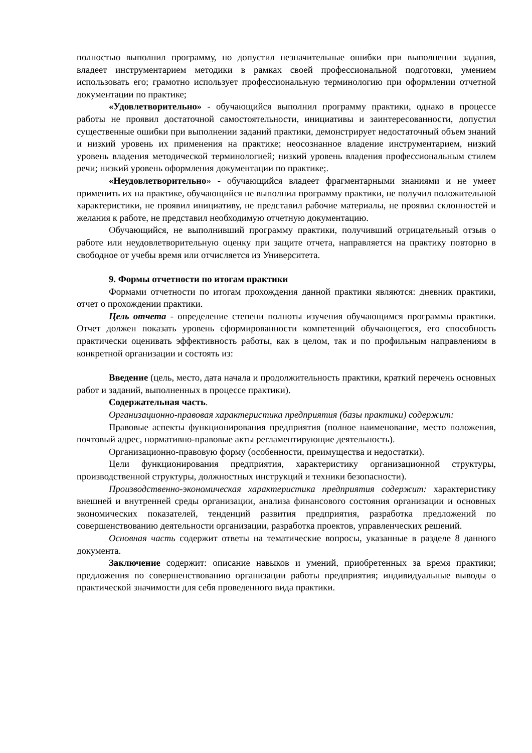полностью выполнил программу, но допустил незначительные ошибки при выполнении задания, владеет инструментарием методики в рамках своей профессиональной подготовки, умением использовать его; грамотно использует профессиональную терминологию при оформлении отчетной документации по практике;
«Удовлетворительно» - обучающийся выполнил программу практики, однако в процессе работы не проявил достаточной самостоятельности, инициативы и заинтересованности, допустил существенные ошибки при выполнении заданий практики, демонстрирует недостаточный объем знаний и низкий уровень их применения на практике; неосознанное владение инструментарием, низкий уровень владения методической терминологией; низкий уровень владения профессиональным стилем речи; низкий уровень оформления документации по практике;.
«Неудовлетворительно» - обучающийся владеет фрагментарными знаниями и не умеет применить их на практике, обучающийся не выполнил программу практики, не получил положительной характеристики, не проявил инициативу, не представил рабочие материалы, не проявил склонностей и желания к работе, не представил необходимую отчетную документацию.
Обучающийся, не выполнивший программу практики, получивший отрицательный отзыв о работе или неудовлетворительную оценку при защите отчета, направляется на практику повторно в свободное от учебы время или отчисляется из Университета.
9. Формы отчетности по итогам практики
Формами отчетности по итогам прохождения данной практики являются: дневник практики, отчет о прохождении практики.
Цель отчета - определение степени полноты изучения обучающимся программы практики. Отчет должен показать уровень сформированности компетенций обучающегося, его способность практически оценивать эффективность работы, как в целом, так и по профильным направлениям в конкретной организации и состоять из:
Введение (цель, место, дата начала и продолжительность практики, краткий перечень основных работ и заданий, выполненных в процессе практики).
Содержательная часть.
Организационно-правовая характеристика предприятия (базы практики) содержит:
Правовые аспекты функционирования предприятия (полное наименование, место положения, почтовый адрес, нормативно-правовые акты регламентирующие деятельность).
Организационно-правовую форму (особенности, преимущества и недостатки).
Цели функционирования предприятия, характеристику организационной структуры, производственной структуры, должностных инструкций и техники безопасности).
Производственно-экономическая характеристика предприятия содержит: характеристику внешней и внутренней среды организации, анализа финансового состояния организации и основных экономических показателей, тенденций развития предприятия, разработка предложений по совершенствованию деятельности организации, разработка проектов, управленческих решений.
Основная часть содержит ответы на тематические вопросы, указанные в разделе 8 данного документа.
Заключение содержит: описание навыков и умений, приобретенных за время практики; предложения по совершенствованию организации работы предприятия; индивидуальные выводы о практической значимости для себя проведенного вида практики.